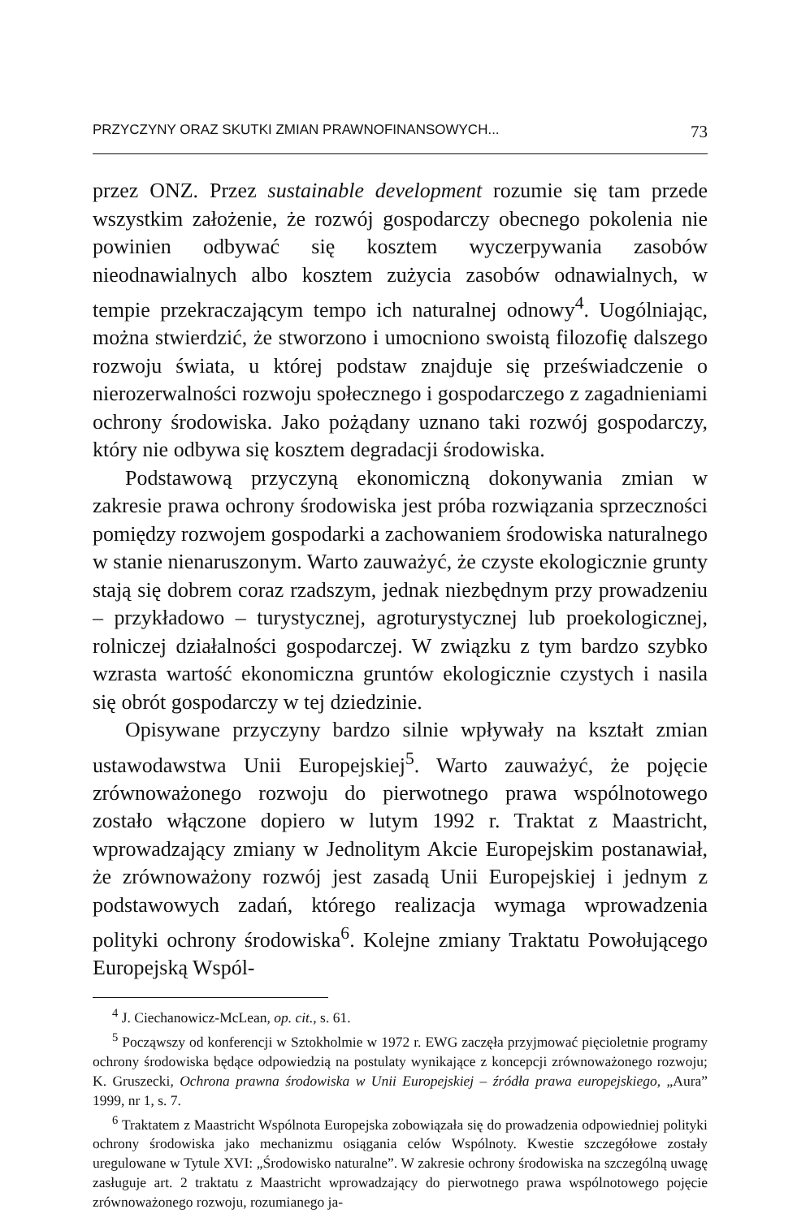PRZYCZYNY ORAZ SKUTKI ZMIAN PRAWNOFINANSOWYCH... 73
przez ONZ. Przez sustainable development rozumie się tam przede wszystkim założenie, że rozwój gospodarczy obecnego pokolenia nie powinien odbywać się kosztem wyczerpywania zasobów nieodnawialnych albo kosztem zużycia zasobów odnawialnych, w tempie przekraczającym tempo ich naturalnej odnowy<sup>4</sup>. Uogólniając, można stwierdzić, że stworzono i umocniono swoistą filozofię dalszego rozwoju świata, u której podstaw znajduje się przeświadczenie o nierozerwalności rozwoju społecznego i gospodarczego z zagadnieniami ochrony środowiska. Jako pożądany uznano taki rozwój gospodarczy, który nie odbywa się kosztem degradacji środowiska.
Podstawową przyczyną ekonomiczną dokonywania zmian w zakresie prawa ochrony środowiska jest próba rozwiązania sprzeczności pomiędzy rozwojem gospodarki a zachowaniem środowiska naturalnego w stanie nienaruszonym. Warto zauważyć, że czyste ekologicznie grunty stają się dobrem coraz rzadszym, jednak niezbędnym przy prowadzeniu – przykładowo – turystycznej, agroturystycznej lub proekologicznej, rolniczej działalności gospodarczej. W związku z tym bardzo szybko wzrasta wartość ekonomiczna gruntów ekologicznie czystych i nasila się obrót gospodarczy w tej dziedzinie.
Opisywane przyczyny bardzo silnie wpływały na kształt zmian ustawodawstwa Unii Europejskiej<sup>5</sup>. Warto zauważyć, że pojęcie zrównoważonego rozwoju do pierwotnego prawa wspólnotowego zostało włączone dopiero w lutym 1992 r. Traktat z Maastricht, wprowadzający zmiany w Jednolitym Akcie Europejskim postanawiał, że zrównoważony rozwój jest zasadą Unii Europejskiej i jednym z podstawowych zadań, którego realizacja wymaga wprowadzenia polityki ochrony środowiska<sup>6</sup>. Kolejne zmiany Traktatu Powołującego Europejską Wspól-
<sup>4</sup> J. Ciechanowicz-McLean, op. cit., s. 61.
<sup>5</sup> Począwszy od konferencji w Sztokholmie w 1972 r. EWG zaczęła przyjmować pięcioletnie programy ochrony środowiska będące odpowiedzią na postulaty wynikające z koncepcji zrównoważonego rozwoju; K. Gruszecki, Ochrona prawna środowiska w Unii Europejskiej – źródła prawa europejskiego, „Aura” 1999, nr 1, s. 7.
<sup>6</sup> Traktatem z Maastricht Wspólnota Europejska zobowiązała się do prowadzenia odpowiedniej polityki ochrony środowiska jako mechanizmu osiągania celów Wspólnoty. Kwestie szczegółowe zostały uregulowane w Tytule XVI: „Środowisko naturalne”. W zakresie ochrony środowiska na szczególną uwagę zasługuje art. 2 traktatu z Maastricht wprowadzający do pierwotnego prawa wspólnotowego pojęcie zrównoważonego rozwoju, rozumianego ja-